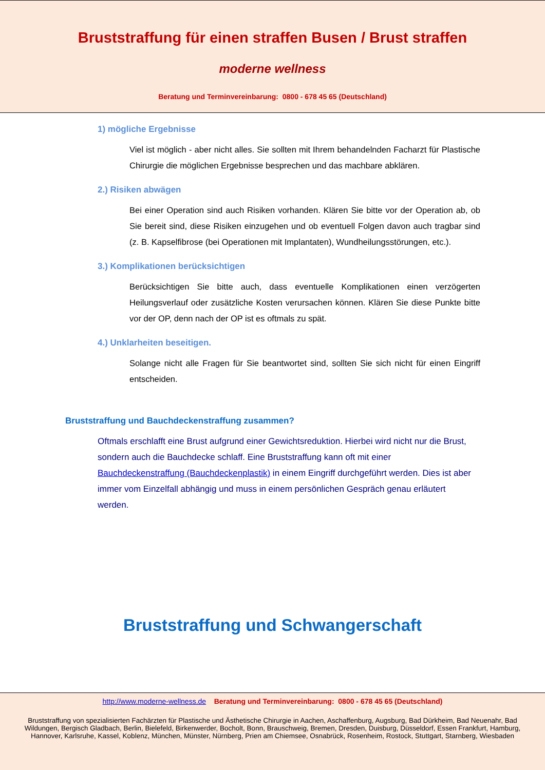Bruststraffung für einen straffen Busen / Brust straffen
moderne wellness
Beratung und Terminvereinbarung: 0800 - 678 45 65 (Deutschland)
1) mögliche Ergebnisse
Viel ist möglich - aber nicht alles. Sie sollten mit Ihrem behandelnden Facharzt für Plastische Chirurgie die möglichen Ergebnisse besprechen und das machbare abklären.
2.) Risiken abwägen
Bei einer Operation sind auch Risiken vorhanden. Klären Sie bitte vor der Operation ab, ob Sie bereit sind, diese Risiken einzugehen und ob eventuell Folgen davon auch tragbar sind (z. B. Kapselfibrose (bei Operationen mit Implantaten), Wundheilungsstörungen, etc.).
3.) Komplikationen berücksichtigen
Berücksichtigen Sie bitte auch, dass eventuelle Komplikationen einen verzögerten Heilungsverlauf oder zusätzliche Kosten verursachen können. Klären Sie diese Punkte bitte vor der OP, denn nach der OP ist es oftmals zu spät.
4.) Unklarheiten beseitigen.
Solange nicht alle Fragen für Sie beantwortet sind, sollten Sie sich nicht für einen Eingriff entscheiden.
Bruststraffung und Bauchdeckenstraffung zusammen?
Oftmals erschlafft eine Brust aufgrund einer Gewichtsreduktion. Hierbei wird nicht nur die Brust, sondern auch die Bauchdecke schlaff. Eine Bruststraffung kann oft mit einer Bauchdeckenstraffung (Bauchdeckenplastik) in einem Eingriff durchgeführt werden. Dies ist aber immer vom Einzelfall abhängig und muss in einem persönlichen Gespräch genau erläutert werden.
Bruststraffung und Schwangerschaft
http://www.moderne-wellness.de Beratung und Terminvereinbarung: 0800 - 678 45 65 (Deutschland)
Bruststraffung von spezialisierten Fachärzten für Plastische und Ästhetische Chirurgie in Aachen, Aschaffenburg, Augsburg, Bad Dürkheim, Bad Neuenahr, Bad Wildungen, Bergisch Gladbach, Berlin, Bielefeld, Birkenwerder, Bocholt, Bonn, Brauschweig, Bremen, Dresden, Duisburg, Düsseldorf, Essen Frankfurt, Hamburg, Hannover, Karlsruhe, Kassel, Koblenz, München, Münster, Nürnberg, Prien am Chiemsee, Osnabrück, Rosenheim, Rostock, Stuttgart, Starnberg, Wiesbaden